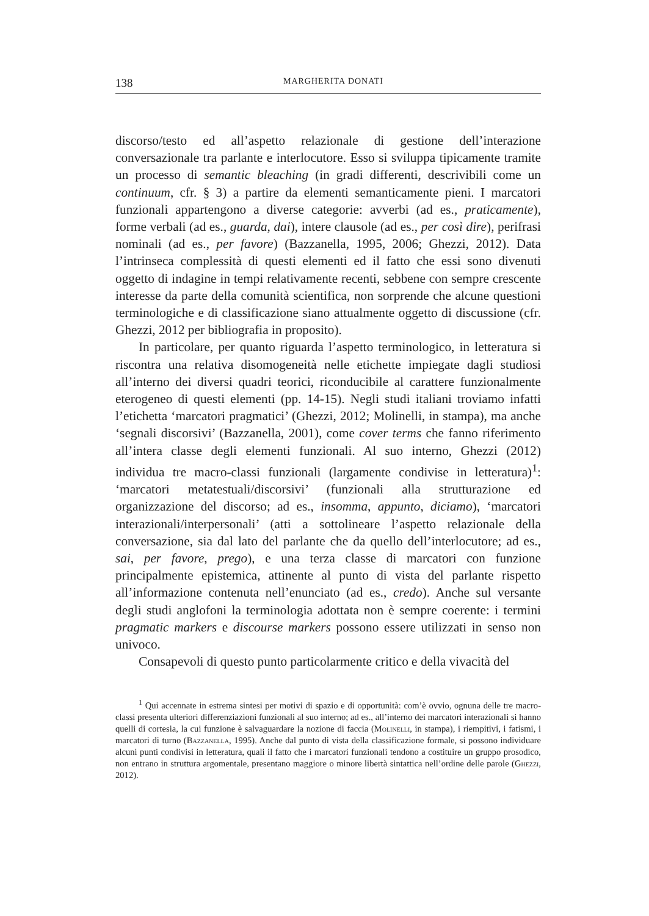138 MARGHERITA DONATI
discorso/testo ed all’aspetto relazionale di gestione dell’interazione conversazionale tra parlante e interlocutore. Esso si sviluppa tipicamente tramite un processo di semantic bleaching (in gradi differenti, descrivibili come un continuum, cfr. § 3) a partire da elementi semanticamente pieni. I marcatori funzionali appartengono a diverse categorie: avverbi (ad es., praticamente), forme verbali (ad es., guarda, dai), intere clausole (ad es., per così dire), perifrasi nominali (ad es., per favore) (Bazzanella, 1995, 2006; Ghezzi, 2012). Data l’intrinseca complessità di questi elementi ed il fatto che essi sono divenuti oggetto di indagine in tempi relativamente recenti, sebbene con sempre crescente interesse da parte della comunità scientifica, non sorprende che alcune questioni terminologiche e di classificazione siano attualmente oggetto di discussione (cfr. Ghezzi, 2012 per bibliografia in proposito).
In particolare, per quanto riguarda l’aspetto terminologico, in letteratura si riscontra una relativa disomogeneità nelle etichette impiegate dagli studiosi all’interno dei diversi quadri teorici, riconducibile al carattere funzionalmente eterogeneo di questi elementi (pp. 14-15). Negli studi italiani troviamo infatti l’etichetta ‘marcatori pragmatici’ (Ghezzi, 2012; Molinelli, in stampa), ma anche ‘segnali discorsivi’ (Bazzanella, 2001), come cover terms che fanno riferimento all’intera classe degli elementi funzionali. Al suo interno, Ghezzi (2012) individua tre macro-classi funzionali (largamente condivise in letteratura)<sup>1</sup>: ‘marcatori metatestuali/discorsivi’ (funzionali alla strutturazione ed organizzazione del discorso; ad es., insomma, appunto, diciamo), ‘marcatori interazionali/interpersonali’ (atti a sottolineare l’aspetto relazionale della conversazione, sia dal lato del parlante che da quello dell’interlocutore; ad es., sai, per favore, prego), e una terza classe di marcatori con funzione principalmente epistemica, attinente al punto di vista del parlante rispetto all’informazione contenuta nell’enunciato (ad es., credo). Anche sul versante degli studi anglofoni la terminologia adottata non è sempre coerente: i termini pragmatic markers e discourse markers possono essere utilizzati in senso non univoco.
Consapevoli di questo punto particolarmente critico e della vivacità del
<sup>1</sup> Qui accennate in estrema sintesi per motivi di spazio e di opportunità: com’è ovvio, ognuna delle tre macro-classi presenta ulteriori differenziazioni funzionali al suo interno; ad es., all’interno dei marcatori interazionali si hanno quelli di cortesia, la cui funzione è salvaguardare la nozione di faccia (Molinelli, in stampa), i riempitivi, i fatismi, i marcatori di turno (Bazzanella, 1995). Anche dal punto di vista della classificazione formale, si possono individuare alcuni punti condivisi in letteratura, quali il fatto che i marcatori funzionali tendono a costituire un gruppo prosodico, non entrano in struttura argomentale, presentano maggiore o minore libertà sintattica nell’ordine delle parole (Ghezzi, 2012).